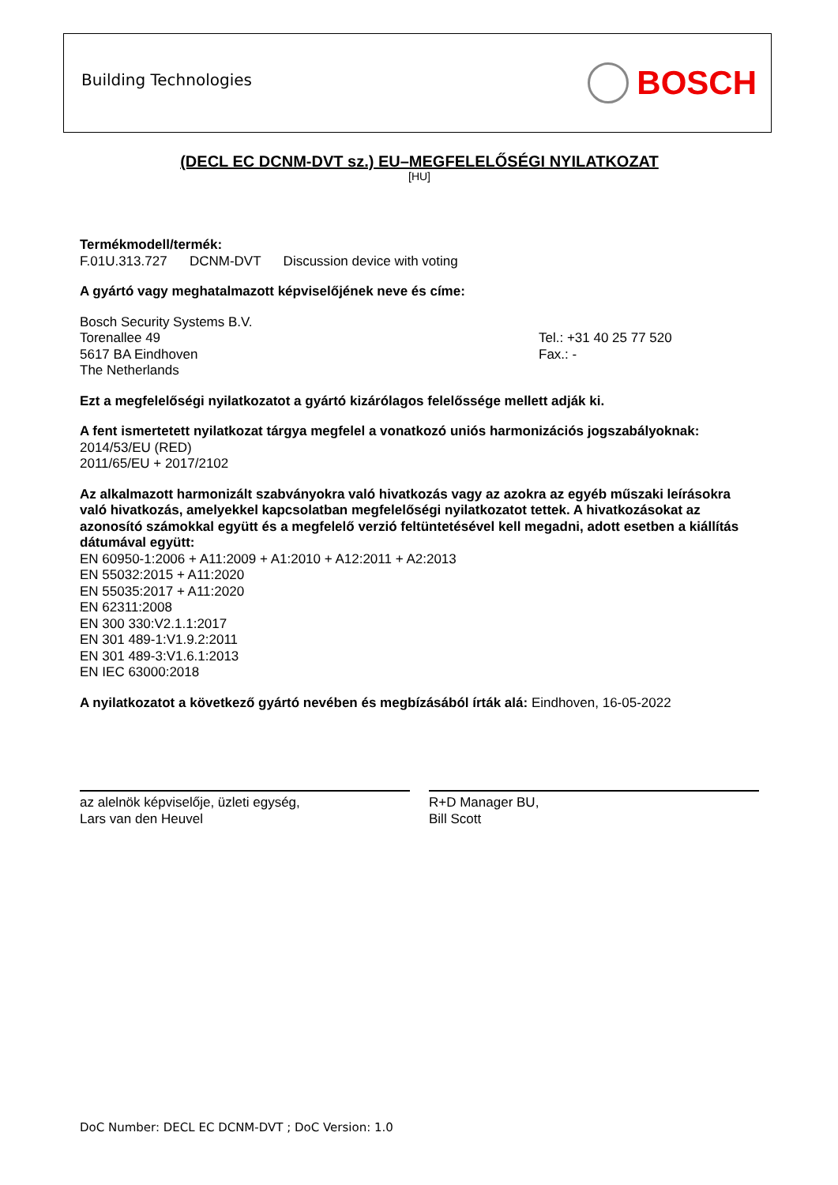Building Technologies
BOSCH
(DECL EC DCNM-DVT sz.) EU–MEGFELELŐSÉGI NYILATKOZAT
[HU]
Termékmodell/termék:
F.01U.313.727 DCNM-DVT Discussion device with voting
A gyártó vagy meghatalmazott képviselőjének neve és címe:
Bosch Security Systems B.V.
Torenallee 49
5617 BA Eindhoven
The Netherlands
Tel.: +31 40 25 77 520
Fax.: -
Ezt a megfelelőségi nyilatkozatot a gyártó kizárólagos felelőssége mellett adják ki.
A fent ismertetett nyilatkozat tárgya megfelel a vonatkozó uniós harmonizációs jogszabályoknak:
2014/53/EU (RED)
2011/65/EU + 2017/2102
Az alkalmazott harmonizált szabványokra való hivatkozás vagy az azokra az egyéb műszaki leírásokra való hivatkozás, amelyekkel kapcsolatban megfelelőségi nyilatkozatot tettek. A hivatkozásokat az azonosító számokkal együtt és a megfelelő verzió feltüntetésével kell megadni, adott esetben a kiállítás dátumával együtt:
EN 60950-1:2006 + A11:2009 + A1:2010 + A12:2011 + A2:2013
EN 55032:2015 + A11:2020
EN 55035:2017 + A11:2020
EN 62311:2008
EN 300 330:V2.1.1:2017
EN 301 489-1:V1.9.2:2011
EN 301 489-3:V1.6.1:2013
EN IEC 63000:2018
A nyilatkozatot a következő gyártó nevében és megbízásából írták alá: Eindhoven, 16-05-2022
az alelnök képviselője, üzleti egység,
Lars van den Heuvel
R+D Manager BU,
Bill Scott
DoC Number: DECL EC DCNM-DVT ; DoC Version: 1.0